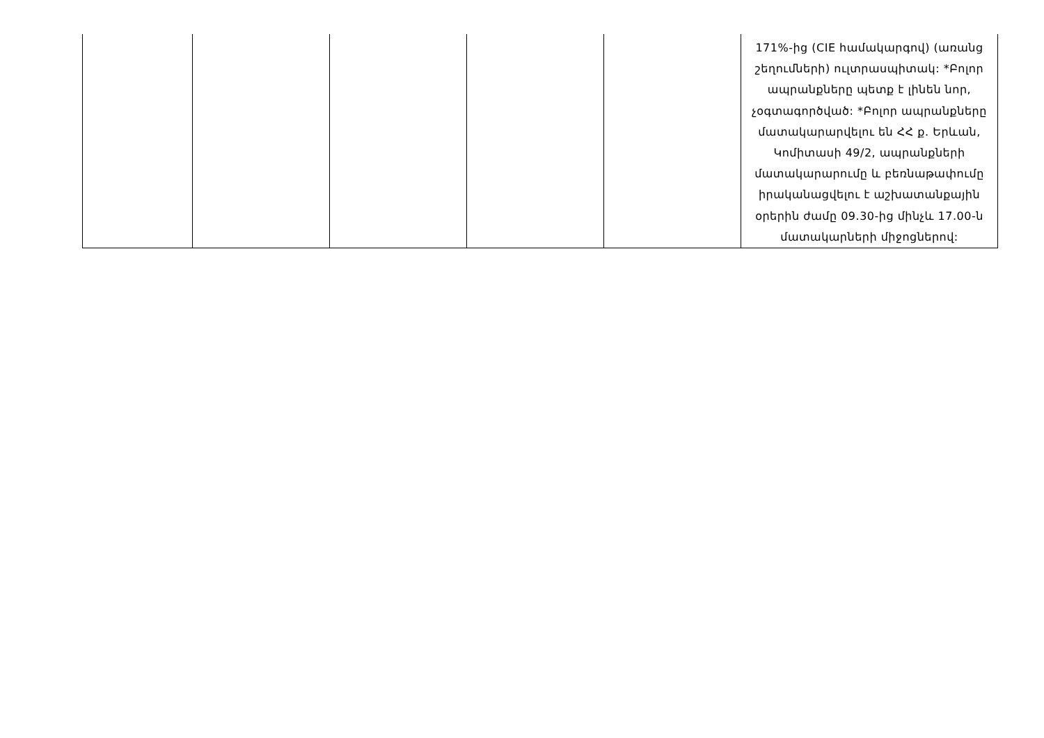| | | | | | 171%-ից (CIE համակարգով) (առանց շեղումների) ուլտրասպիտակ: *Բոլոր ապրանքները պետք է լինեն նոր, չօգտագործված: *Բոլոր ապրանքները մատակարարվելու են ՀՀ ք. Երևան, Կոմիտասի 49/2, ապրանքների մատակարարումը և բեռնաթափումը իրականացվելու է աշխատանքային օրերին ժամը 09.30-ից մինչև 17.00-ն մատակարների միջոցներով: |